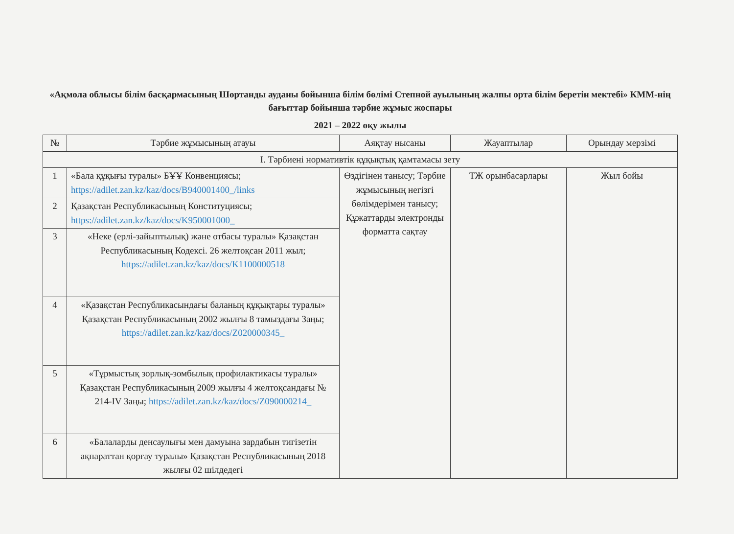«Ақмола облысы білім басқармасының Шортанды ауданы бойынша білім бөлімі Степной ауылының жалпы орта білім беретін мектебі» КММ-нің бағыттар бойынша тәрбие жұмыс жоспары
2021 – 2022 оқу жылы
| № | Тәрбие жұмысының атауы | Аяқтау нысаны | Жауаптылар | Орындау мерзімі |
| --- | --- | --- | --- | --- |
| I. Тәрбиені нормативтік құқықтық қамтамасы зету | | | | |
| 1 | «Бала құқығы туралы» БҰҰ Конвенциясы; https://adilet.zan.kz/kaz/docs/B940001400_/links | Өздігінен танысу; Тәрбие жұмысының негізгі бөлімдерімен танысу; Құжаттарды электронды форматта сақтау | ТЖ орынбасарлары | Жыл бойы |
| 2 | Қазақстан Республикасының Конституциясы; https://adilet.zan.kz/kaz/docs/K950001000_ | | | |
| 3 | «Неке (ерлі-зайыптылық) және отбасы туралы» Қазақстан Республикасының Кодексі. 26 желтоқсан 2011 жыл; https://adilet.zan.kz/kaz/docs/K1100000518 | | | |
| 4 | «Қазақстан Республикасындағы баланың құқықтары туралы» Қазақстан Республикасының 2002 жылғы 8 тамыздағы Заңы; https://adilet.zan.kz/kaz/docs/Z020000345_ | | | |
| 5 | «Тұрмыстық зорлық-зомбылық профилактикасы туралы» Қазақстан Республикасының 2009 жылғы 4 желтоқсандағы № 214-IV Заңы; https://adilet.zan.kz/kaz/docs/Z090000214_ | | | |
| 6 | «Балаларды денсаулығы мен дамуына зардабын тигізетін ақпараттан қорғау туралы» Қазақстан Республикасының 2018 жылғы 02 шілдедегі | | | |